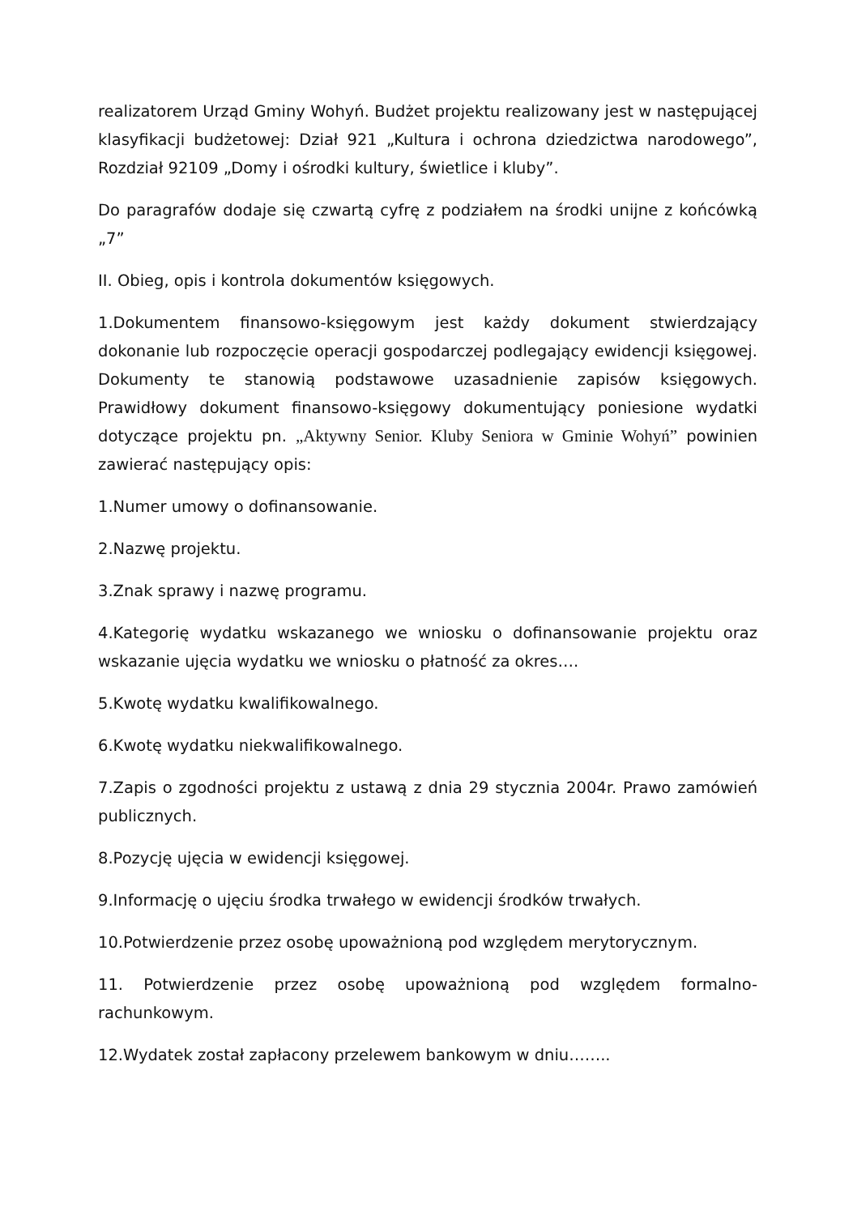realizatorem Urząd Gminy Wohyń. Budżet projektu realizowany jest w następującej klasyfikacji budżetowej: Dział 921 „Kultura i ochrona dziedzictwa narodowego”, Rozdział 92109 „Domy i ośrodki kultury, świetlice i kluby”.
Do paragrafów dodaje się czwartą cyfrę z podziałem na środki unijne z końcówką „7”
II. Obieg, opis i kontrola dokumentów księgowych.
1.Dokumentem finansowo-księgowym jest każdy dokument stwierdzający dokonanie lub rozpoczęcie operacji gospodarczej podlegający ewidencji księgowej. Dokumenty te stanowią podstawowe uzasadnienie zapisów księgowych. Prawidłowy dokument finansowo-księgowy dokumentujący poniesione wydatki dotyczące projektu pn. „Aktywny Senior. Kluby Seniora w Gminie Wohyń” powinien zawierać następujący opis:
1.Numer umowy o dofinansowanie.
2.Nazwę projektu.
3.Znak sprawy i nazwę programu.
4.Kategorię wydatku wskazanego we wniosku o dofinansowanie projektu oraz wskazanie ujęcia wydatku we wniosku o płatność za okres….
5.Kwotę wydatku kwalifikowalnego.
6.Kwotę wydatku niekwalifikowalnego.
7.Zapis o zgodności projektu z ustawą z dnia 29 stycznia 2004r. Prawo zamówień publicznych.
8.Pozycję ujęcia w ewidencji księgowej.
9.Informację o ujęciu środka trwałego w ewidencji środków trwałych.
10.Potwierdzenie przez osobę upoważnioną pod względem merytorycznym.
11. Potwierdzenie przez osobę upoważnioną pod względem formalno-rachunkowym.
12.Wydatek został zapłacony przelewem bankowym w dniu……..